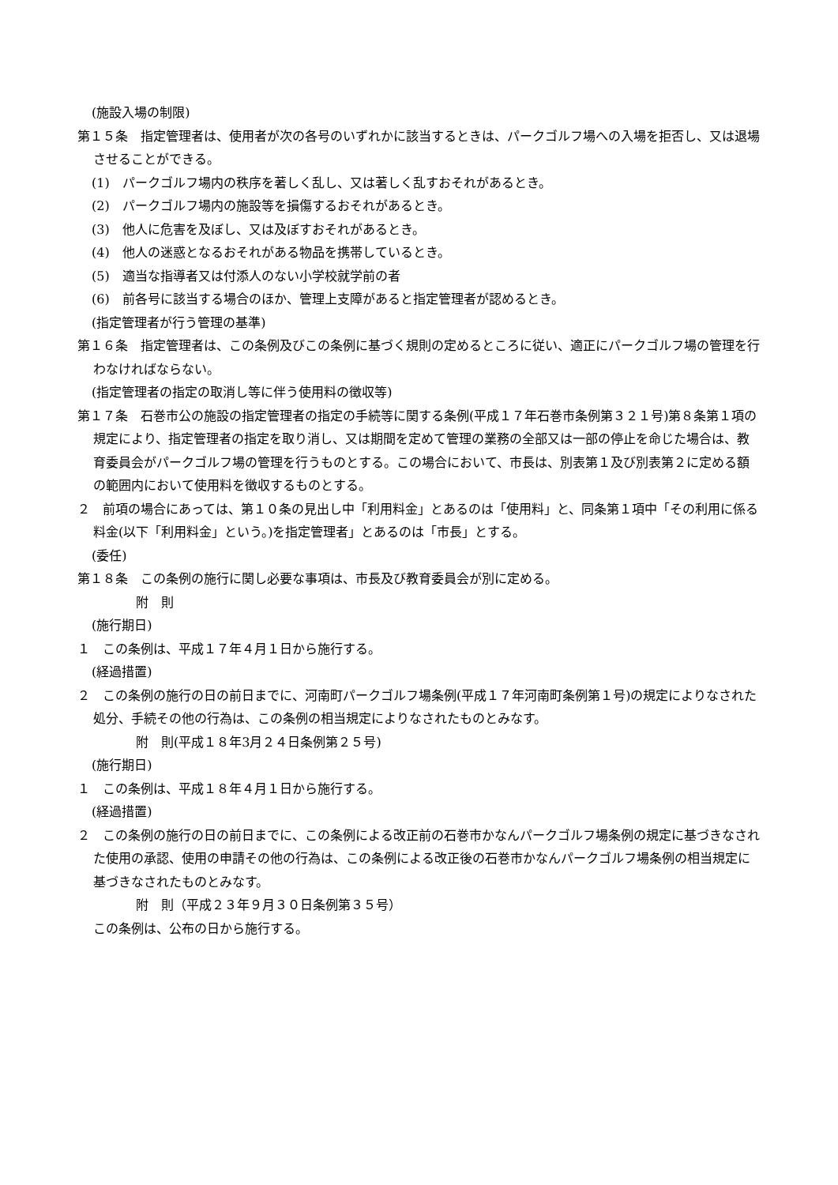(施設入場の制限)
第１５条　指定管理者は、使用者が次の各号のいずれかに該当するときは、パークゴルフ場への入場を拒否し、又は退場させることができる。
(1)　パークゴルフ場内の秩序を著しく乱し、又は著しく乱すおそれがあるとき。
(2)　パークゴルフ場内の施設等を損傷するおそれがあるとき。
(3)　他人に危害を及ぼし、又は及ぼすおそれがあるとき。
(4)　他人の迷惑となるおそれがある物品を携帯しているとき。
(5)　適当な指導者又は付添人のない小学校就学前の者
(6)　前各号に該当する場合のほか、管理上支障があると指定管理者が認めるとき。
(指定管理者が行う管理の基準)
第１６条　指定管理者は、この条例及びこの条例に基づく規則の定めるところに従い、適正にパークゴルフ場の管理を行わなければならない。
(指定管理者の指定の取消し等に伴う使用料の徴収等)
第１７条　石巻市公の施設の指定管理者の指定の手続等に関する条例(平成１７年石巻市条例第３２１号)第８条第１項の規定により、指定管理者の指定を取り消し、又は期間を定めて管理の業務の全部又は一部の停止を命じた場合は、教育委員会がパークゴルフ場の管理を行うものとする。この場合において、市長は、別表第１及び別表第２に定める額の範囲内において使用料を徴収するものとする。
２　前項の場合にあっては、第１０条の見出し中「利用料金」とあるのは「使用料」と、同条第１項中「その利用に係る料金(以下「利用料金」という。)を指定管理者」とあるのは「市長」とする。
(委任)
第１８条　この条例の施行に関し必要な事項は、市長及び教育委員会が別に定める。
附　則
(施行期日)
１　この条例は、平成１７年４月１日から施行する。
(経過措置)
２　この条例の施行の日の前日までに、河南町パークゴルフ場条例(平成１７年河南町条例第１号)の規定によりなされた処分、手続その他の行為は、この条例の相当規定によりなされたものとみなす。
附　則(平成１８年3月２４日条例第２５号)
(施行期日)
１　この条例は、平成１８年４月１日から施行する。
(経過措置)
２　この条例の施行の日の前日までに、この条例による改正前の石巻市かなんパークゴルフ場条例の規定に基づきなされた使用の承認、使用の申請その他の行為は、この条例による改正後の石巻市かなんパークゴルフ場条例の相当規定に基づきなされたものとみなす。
附　則（平成２３年９月３０日条例第３５号）
この条例は、公布の日から施行する。